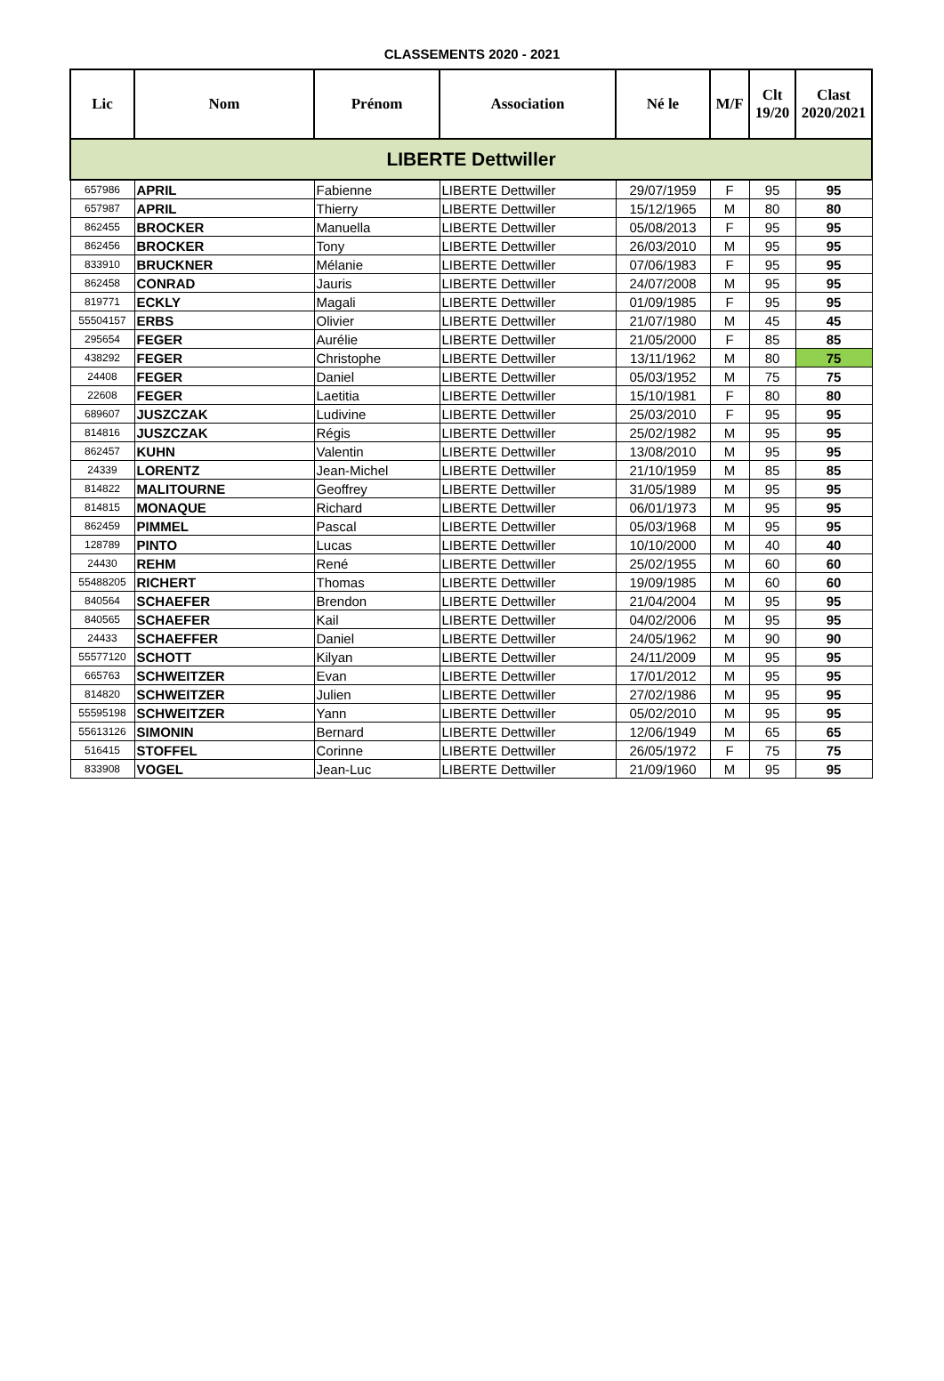CLASSEMENTS 2020 - 2021
| Lic | Nom | Prénom | Association | Né le | M/F | Clt 19/20 | Clast 2020/2021 |
| --- | --- | --- | --- | --- | --- | --- | --- |
| LIBERTE Dettwiller | | | | | | | |
| 657986 | APRIL | Fabienne | LIBERTE Dettwiller | 29/07/1959 | F | 95 | 95 |
| 657987 | APRIL | Thierry | LIBERTE Dettwiller | 15/12/1965 | M | 80 | 80 |
| 862455 | BROCKER | Manuella | LIBERTE Dettwiller | 05/08/2013 | F | 95 | 95 |
| 862456 | BROCKER | Tony | LIBERTE Dettwiller | 26/03/2010 | M | 95 | 95 |
| 833910 | BRUCKNER | Mélanie | LIBERTE Dettwiller | 07/06/1983 | F | 95 | 95 |
| 862458 | CONRAD | Jauris | LIBERTE Dettwiller | 24/07/2008 | M | 95 | 95 |
| 819771 | ECKLY | Magali | LIBERTE Dettwiller | 01/09/1985 | F | 95 | 95 |
| 55504157 | ERBS | Olivier | LIBERTE Dettwiller | 21/07/1980 | M | 45 | 45 |
| 295654 | FEGER | Aurélie | LIBERTE Dettwiller | 21/05/2000 | F | 85 | 85 |
| 438292 | FEGER | Christophe | LIBERTE Dettwiller | 13/11/1962 | M | 80 | 75 |
| 24408 | FEGER | Daniel | LIBERTE Dettwiller | 05/03/1952 | M | 75 | 75 |
| 22608 | FEGER | Laetitia | LIBERTE Dettwiller | 15/10/1981 | F | 80 | 80 |
| 689607 | JUSZCZAK | Ludivine | LIBERTE Dettwiller | 25/03/2010 | F | 95 | 95 |
| 814816 | JUSZCZAK | Régis | LIBERTE Dettwiller | 25/02/1982 | M | 95 | 95 |
| 862457 | KUHN | Valentin | LIBERTE Dettwiller | 13/08/2010 | M | 95 | 95 |
| 24339 | LORENTZ | Jean-Michel | LIBERTE Dettwiller | 21/10/1959 | M | 85 | 85 |
| 814822 | MALITOURNE | Geoffrey | LIBERTE Dettwiller | 31/05/1989 | M | 95 | 95 |
| 814815 | MONAQUE | Richard | LIBERTE Dettwiller | 06/01/1973 | M | 95 | 95 |
| 862459 | PIMMEL | Pascal | LIBERTE Dettwiller | 05/03/1968 | M | 95 | 95 |
| 128789 | PINTO | Lucas | LIBERTE Dettwiller | 10/10/2000 | M | 40 | 40 |
| 24430 | REHM | René | LIBERTE Dettwiller | 25/02/1955 | M | 60 | 60 |
| 55488205 | RICHERT | Thomas | LIBERTE Dettwiller | 19/09/1985 | M | 60 | 60 |
| 840564 | SCHAEFER | Brendon | LIBERTE Dettwiller | 21/04/2004 | M | 95 | 95 |
| 840565 | SCHAEFER | Kail | LIBERTE Dettwiller | 04/02/2006 | M | 95 | 95 |
| 24433 | SCHAEFFER | Daniel | LIBERTE Dettwiller | 24/05/1962 | M | 90 | 90 |
| 55577120 | SCHOTT | Kilyan | LIBERTE Dettwiller | 24/11/2009 | M | 95 | 95 |
| 665763 | SCHWEITZER | Evan | LIBERTE Dettwiller | 17/01/2012 | M | 95 | 95 |
| 814820 | SCHWEITZER | Julien | LIBERTE Dettwiller | 27/02/1986 | M | 95 | 95 |
| 55595198 | SCHWEITZER | Yann | LIBERTE Dettwiller | 05/02/2010 | M | 95 | 95 |
| 55613126 | SIMONIN | Bernard | LIBERTE Dettwiller | 12/06/1949 | M | 65 | 65 |
| 516415 | STOFFEL | Corinne | LIBERTE Dettwiller | 26/05/1972 | F | 75 | 75 |
| 833908 | VOGEL | Jean-Luc | LIBERTE Dettwiller | 21/09/1960 | M | 95 | 95 |